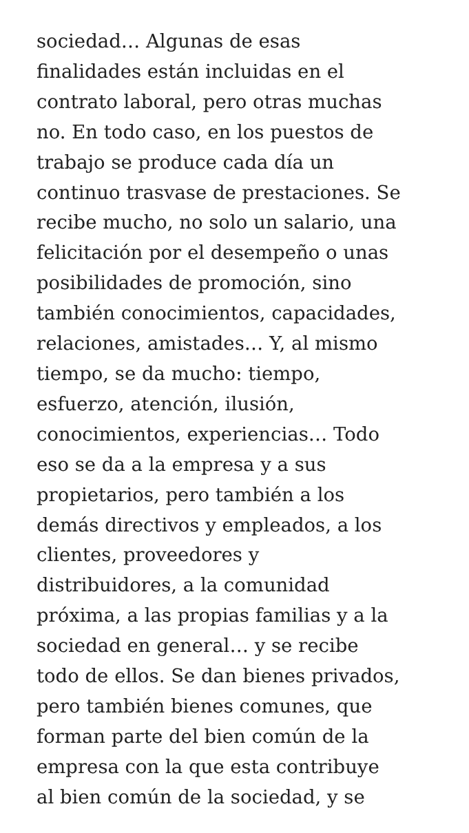sociedad… Algunas de esas
finalidades están incluidas en el
contrato laboral, pero otras muchas
no. En todo caso, en los puestos de
trabajo se produce cada día un
continuo trasvase de prestaciones. Se
recibe mucho, no solo un salario, una
felicitación por el desempeño o unas
posibilidades de promoción, sino
también conocimientos, capacidades,
relaciones, amistades… Y, al mismo
tiempo, se da mucho: tiempo,
esfuerzo, atención, ilusión,
conocimientos, experiencias… Todo
eso se da a la empresa y a sus
propietarios, pero también a los
demás directivos y empleados, a los
clientes, proveedores y
distribuidores, a la comunidad
próxima, a las propias familias y a la
sociedad en general… y se recibe
todo de ellos. Se dan bienes privados,
pero también bienes comunes, que
forman parte del bien común de la
empresa con la que esta contribuye
al bien común de la sociedad, y se